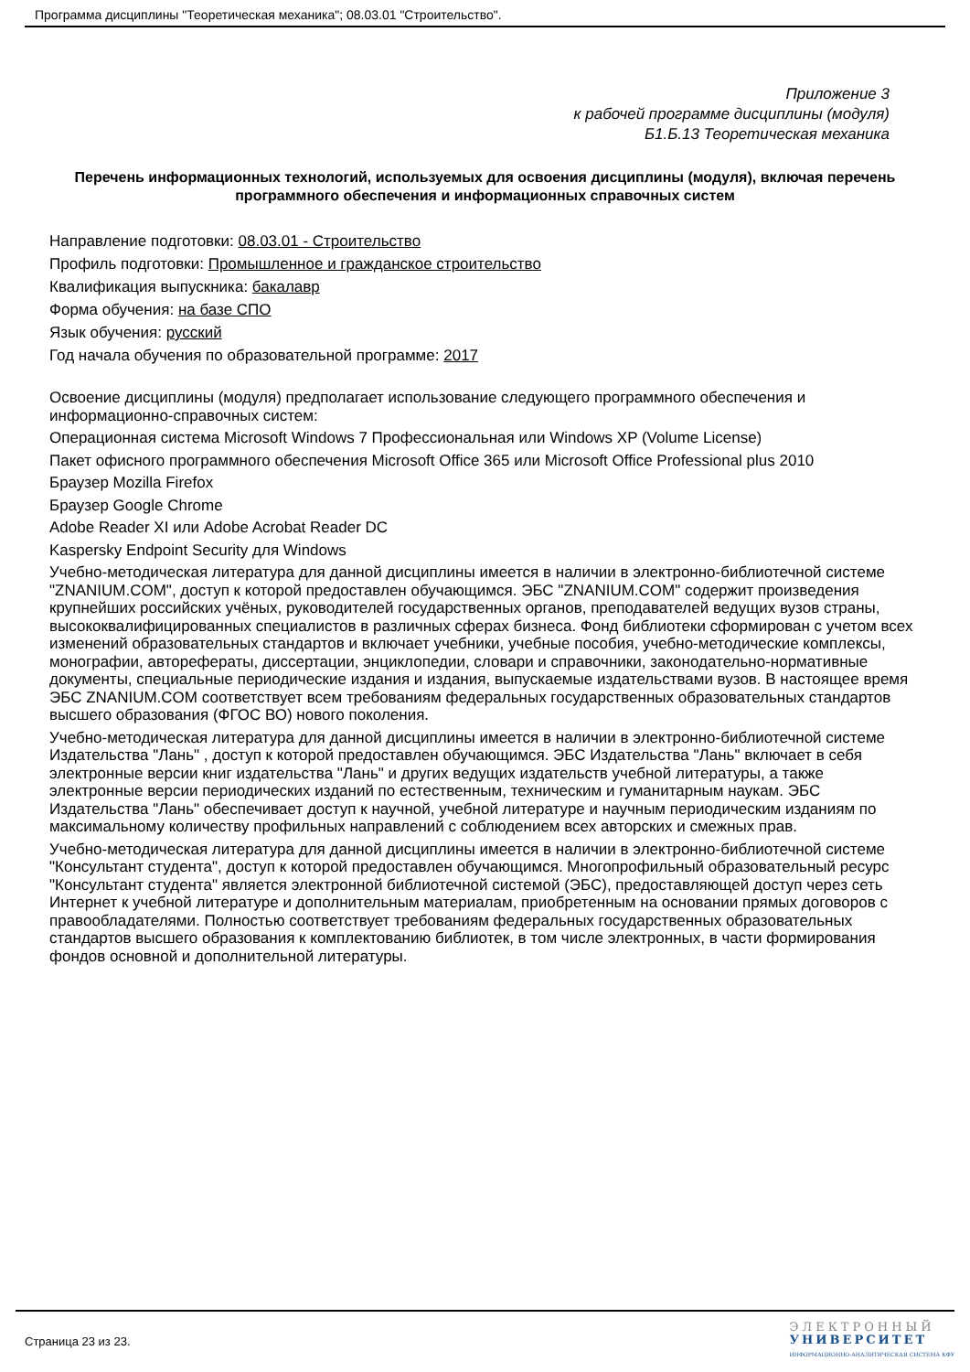Программа дисциплины "Теоретическая механика"; 08.03.01 "Строительство".
Приложение 3
к рабочей программе дисциплины (модуля)
Б1.Б.13 Теоретическая механика
Перечень информационных технологий, используемых для освоения дисциплины (модуля), включая перечень программного обеспечения и информационных справочных систем
Направление подготовки: 08.03.01 - Строительство
Профиль подготовки: Промышленное и гражданское строительство
Квалификация выпускника: бакалавр
Форма обучения: на базе СПО
Язык обучения: русский
Год начала обучения по образовательной программе: 2017
Освоение дисциплины (модуля) предполагает использование следующего программного обеспечения и информационно-справочных систем:
Операционная система Microsoft Windows 7 Профессиональная или Windows XP (Volume License)
Пакет офисного программного обеспечения Microsoft Office 365 или Microsoft Office Professional plus 2010
Браузер Mozilla Firefox
Браузер Google Chrome
Adobe Reader XI или Adobe Acrobat Reader DC
Kaspersky Endpoint Security для Windows
Учебно-методическая литература для данной дисциплины имеется в наличии в электронно-библиотечной системе "ZNANIUM.COM", доступ к которой предоставлен обучающимся. ЭБС "ZNANIUM.COM" содержит произведения крупнейших российских учёных, руководителей государственных органов, преподавателей ведущих вузов страны, высококвалифицированных специалистов в различных сферах бизнеса. Фонд библиотеки сформирован с учетом всех изменений образовательных стандартов и включает учебники, учебные пособия, учебно-методические комплексы, монографии, авторефераты, диссертации, энциклопедии, словари и справочники, законодательно-нормативные документы, специальные периодические издания и издания, выпускаемые издательствами вузов. В настоящее время ЭБС ZNANIUM.COM соответствует всем требованиям федеральных государственных образовательных стандартов высшего образования (ФГОС ВО) нового поколения.
Учебно-методическая литература для данной дисциплины имеется в наличии в электронно-библиотечной системе Издательства "Лань" , доступ к которой предоставлен обучающимся. ЭБС Издательства "Лань" включает в себя электронные версии книг издательства "Лань" и других ведущих издательств учебной литературы, а также электронные версии периодических изданий по естественным, техническим и гуманитарным наукам. ЭБС Издательства "Лань" обеспечивает доступ к научной, учебной литературе и научным периодическим изданиям по максимальному количеству профильных направлений с соблюдением всех авторских и смежных прав.
Учебно-методическая литература для данной дисциплины имеется в наличии в электронно-библиотечной системе "Консультант студента", доступ к которой предоставлен обучающимся. Многопрофильный образовательный ресурс "Консультант студента" является электронной библиотечной системой (ЭБС), предоставляющей доступ через сеть Интернет к учебной литературе и дополнительным материалам, приобретенным на основании прямых договоров с правообладателями. Полностью соответствует требованиям федеральных государственных образовательных стандартов высшего образования к комплектованию библиотек, в том числе электронных, в части формирования фондов основной и дополнительной литературы.
Страница 23 из 23.
ЭЛЕКТРОННЫЙ
УНИВЕРСИТЕТ
ИНФОРМАЦИОННО-АНАЛИТИЧЕСКАЯ СИСТЕМА КФУ